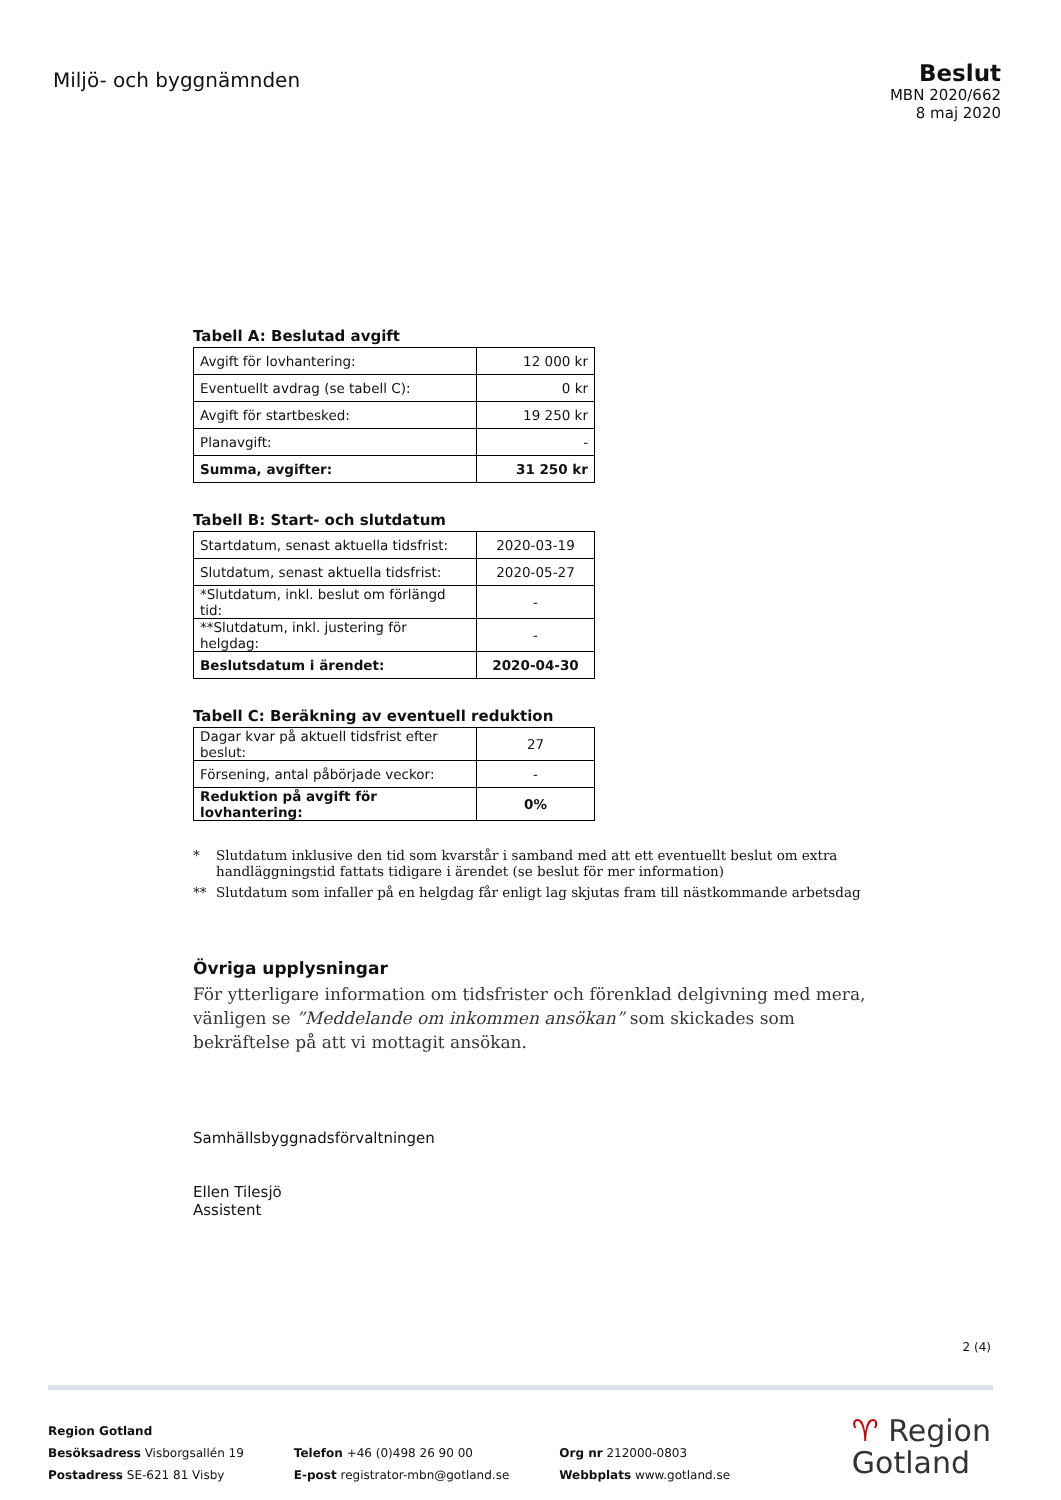Miljö- och byggnämnden
Beslut
MBN 2020/662
8 maj 2020
Tabell A: Beslutad avgift
| Avgift för lovhantering: | 12 000 kr |
| Eventuellt avdrag (se tabell C): | 0 kr |
| Avgift för startbesked: | 19 250 kr |
| Planavgift: | - |
| Summa, avgifter: | 31 250 kr |
Tabell B: Start- och slutdatum
| Startdatum, senast aktuella tidsfrist: | 2020-03-19 |
| Slutdatum, senast aktuella tidsfrist: | 2020-05-27 |
| *Slutdatum, inkl. beslut om förlängd tid: | - |
| **Slutdatum, inkl. justering för helgdag: | - |
| Beslutsdatum i ärendet: | 2020-04-30 |
Tabell C: Beräkning av eventuell reduktion
| Dagar kvar på aktuell tidsfrist efter beslut: | 27 |
| Försening, antal påbörjade veckor: | - |
| Reduktion på avgift för lovhantering: | 0% |
* Slutdatum inklusive den tid som kvarstår i samband med att ett eventuellt beslut om extra handläggningstid fattats tidigare i ärendet (se beslut för mer information)
** Slutdatum som infaller på en helgdag får enligt lag skjutas fram till nästkommande arbetsdag
Övriga upplysningar
För ytterligare information om tidsfrister och förenklad delgivning med mera, vänligen se ”Meddelande om inkommen ansökan” som skickades som bekräftelse på att vi mottagit ansökan.
Samhällsbyggnadsförvaltningen
Ellen Tilesjö
Assistent
2 (4)
Region Gotland
Besöksadress Visborgsallén 19
Postadress SE-621 81 Visby
Telefon +46 (0)498 26 90 00
E-post registrator-mbn@gotland.se
Org nr 212000-0803
Webbplats www.gotland.se
♈ Region
Gotland